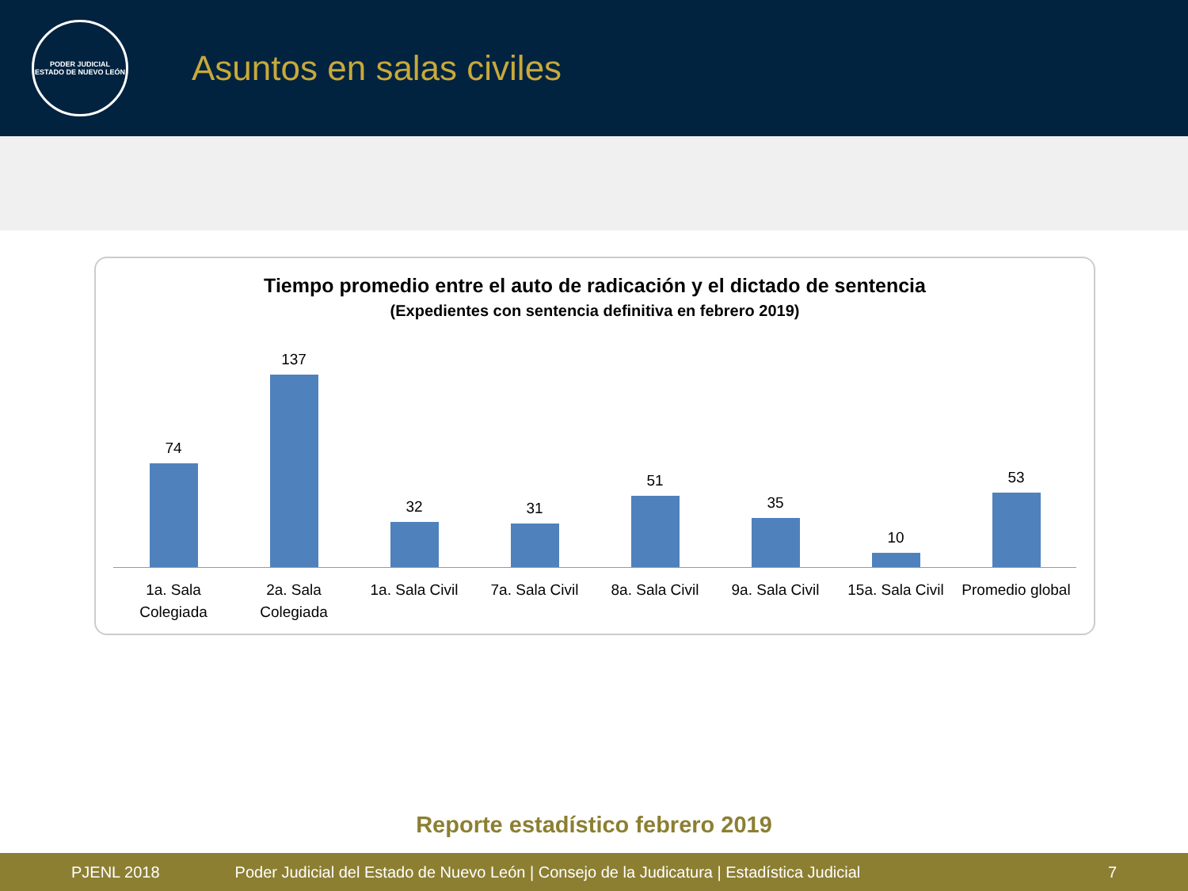PODER JUDICIAL
ESTADO DE NUEVO LEÓN
Asuntos en salas civiles
Tiempo promedio entre el auto de radicación y el dictado de sentencia
(Expedientes con sentencia definitiva en febrero 2019)
74 137 32 31 51 35 10 53
1a. Sala Colegiada 2a. Sala Colegiada 1a. Sala Civil 7a. Sala Civil 8a. Sala Civil 9a. Sala Civil 15a. Sala Civil Promedio global
Reporte estadístico febrero 2019
PJENL 2018 Poder Judicial del Estado de Nuevo León | Consejo de la Judicatura | Estadística Judicial 7